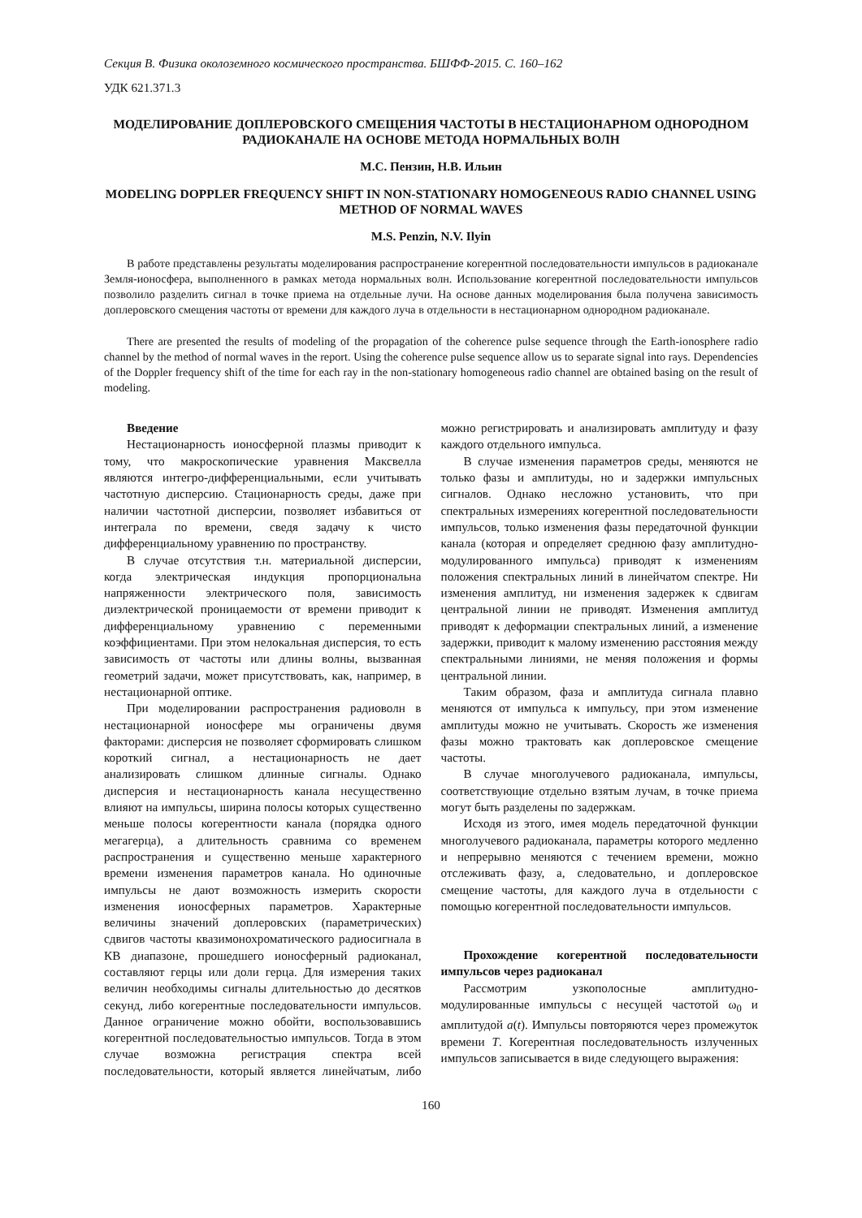Секция В. Физика околоземного космического пространства. БШФФ-2015. С. 160–162
УДК 621.371.3
МОДЕЛИРОВАНИЕ ДОПЛЕРОВСКОГО СМЕЩЕНИЯ ЧАСТОТЫ В НЕСТАЦИОНАРНОМ ОДНОРОДНОМ РАДИОКАНАЛЕ НА ОСНОВЕ МЕТОДА НОРМАЛЬНЫХ ВОЛН
М.С. Пензин, Н.В. Ильин
MODELING DOPPLER FREQUENCY SHIFT IN NON-STATIONARY HOMOGENEOUS RADIO CHANNEL USING METHOD OF NORMAL WAVES
M.S. Penzin, N.V. Ilyin
В работе представлены результаты моделирования распространение когерентной последовательности импульсов в радиоканале Земля-ионосфера, выполненного в рамках метода нормальных волн. Использование когерентной последовательности импульсов позволило разделить сигнал в точке приема на отдельные лучи. На основе данных моделирования была получена зависимость доплеровского смещения частоты от времени для каждого луча в отдельности в нестационарном однородном радиоканале.
There are presented the results of modeling of the propagation of the coherence pulse sequence through the Earth-ionosphere radio channel by the method of normal waves in the report. Using the coherence pulse sequence allow us to separate signal into rays. Dependencies of the Doppler frequency shift of the time for each ray in the non-stationary homogeneous radio channel are obtained basing on the result of modeling.
Введение
Нестационарность ионосферной плазмы приводит к тому, что макроскопические уравнения Максвелла являются интегро-дифференциальными, если учитывать частотную дисперсию. Стационарность среды, даже при наличии частотной дисперсии, позволяет избавиться от интеграла по времени, сведя задачу к чисто дифференциальному уравнению по пространству.
В случае отсутствия т.н. материальной дисперсии, когда электрическая индукция пропорциональна напряженности электрического поля, зависимость диэлектрической проницаемости от времени приводит к дифференциальному уравнению с переменными коэффициентами. При этом нелокальная дисперсия, то есть зависимость от частоты или длины волны, вызванная геометрий задачи, может присутствовать, как, например, в нестационарной оптике.
При моделировании распространения радиоволн в нестационарной ионосфере мы ограничены двумя факторами: дисперсия не позволяет сформировать слишком короткий сигнал, а нестационарность не дает анализировать слишком длинные сигналы. Однако дисперсия и нестационарность канала несущественно влияют на импульсы, ширина полосы которых существенно меньше полосы когерентности канала (порядка одного мегагерца), а длительность сравнима со временем распространения и существенно меньше характерного времени изменения параметров канала. Но одиночные импульсы не дают возможность измерить скорости изменения ионосферных параметров. Характерные величины значений доплеровских (параметрических) сдвигов частоты квазимонохроматического радиосигнала в КВ диапазоне, прошедшего ионосферный радиоканал, составляют герцы или доли герца. Для измерения таких величин необходимы сигналы длительностью до десятков секунд, либо когерентные последовательности импульсов. Данное ограничение можно обойти, воспользовавшись когерентной последовательностью импульсов. Тогда в этом случае возможна регистрация спектра всей последовательности, который является линейчатым, либо можно регистрировать и анализировать амплитуду и фазу каждого отдельного импульса.
В случае изменения параметров среды, меняются не только фазы и амплитуды, но и задержки импульсных сигналов. Однако несложно установить, что при спектральных измерениях когерентной последовательности импульсов, только изменения фазы передаточной функции канала (которая и определяет среднюю фазу амплитудно-модулированного импульса) приводят к изменениям положения спектральных линий в линейчатом спектре. Ни изменения амплитуд, ни изменения задержек к сдвигам центральной линии не приводят. Изменения амплитуд приводят к деформации спектральных линий, а изменение задержки, приводит к малому изменению расстояния между спектральными линиями, не меняя положения и формы центральной линии.
Таким образом, фаза и амплитуда сигнала плавно меняются от импульса к импульсу, при этом изменение амплитуды можно не учитывать. Скорость же изменения фазы можно трактовать как доплеровское смещение частоты.
В случае многолучевого радиоканала, импульсы, соответствующие отдельно взятым лучам, в точке приема могут быть разделены по задержкам.
Исходя из этого, имея модель передаточной функции многолучевого радиоканала, параметры которого медленно и непрерывно меняются с течением времени, можно отслеживать фазу, а, следовательно, и доплеровское смещение частоты, для каждого луча в отдельности с помощью когерентной последовательности импульсов.
Прохождение когерентной последовательности импульсов через радиоканал
Рассмотрим узкополосные амплитудно-модулированные импульсы с несущей частотой ω<sub>0</sub> и амплитудой a(t). Импульсы повторяются через промежуток времени T. Когерентная последовательность излученных импульсов записывается в виде следующего выражения:
160